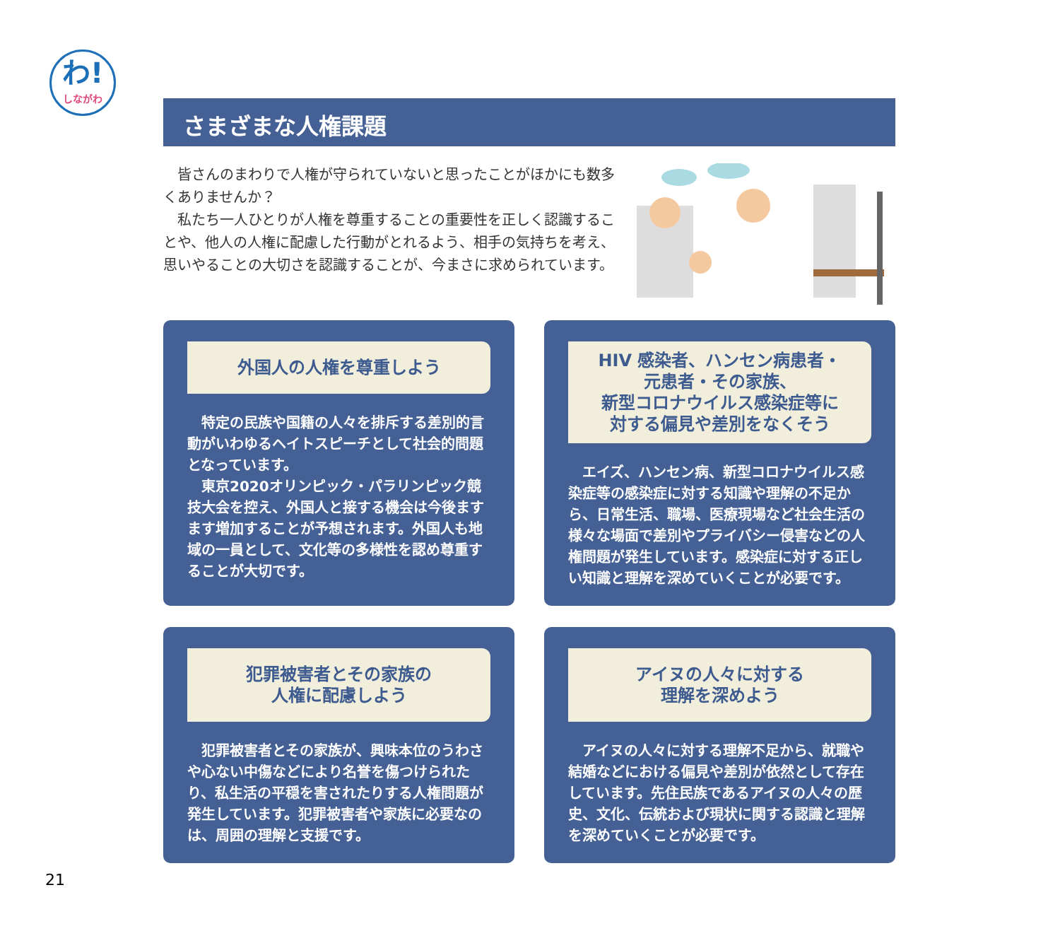わ!
しながわ
さまざまな人権課題
　皆さんのまわりで人権が守られていないと思ったことがほかにも数多くありませんか？
　私たち一人ひとりが人権を尊重することの重要性を正しく認識することや、他人の人権に配慮した行動がとれるよう、相手の気持ちを考え、思いやることの大切さを認識することが、今まさに求められています。
外国人の人権を尊重しよう
　特定の民族や国籍の人々を排斥する差別的言動がいわゆるヘイトスピーチとして社会的問題となっています。
　東京2020オリンピック・パラリンピック競技大会を控え、外国人と接する機会は今後ますます増加することが予想されます。外国人も地域の一員として、文化等の多様性を認め尊重することが大切です。
HIV 感染者、ハンセン病患者・
元患者・その家族、
新型コロナウイルス感染症等に
対する偏見や差別をなくそう
　エイズ、ハンセン病、新型コロナウイルス感染症等の感染症に対する知識や理解の不足から、日常生活、職場、医療現場など社会生活の様々な場面で差別やプライバシー侵害などの人権問題が発生しています。感染症に対する正しい知識と理解を深めていくことが必要です。
犯罪被害者とその家族の
人権に配慮しよう
　犯罪被害者とその家族が、興味本位のうわさや心ない中傷などにより名誉を傷つけられたり、私生活の平穏を害されたりする人権問題が発生しています。犯罪被害者や家族に必要なのは、周囲の理解と支援です。
アイヌの人々に対する
理解を深めよう
　アイヌの人々に対する理解不足から、就職や結婚などにおける偏見や差別が依然として存在しています。先住民族であるアイヌの人々の歴史、文化、伝統および現状に関する認識と理解を深めていくことが必要です。
21